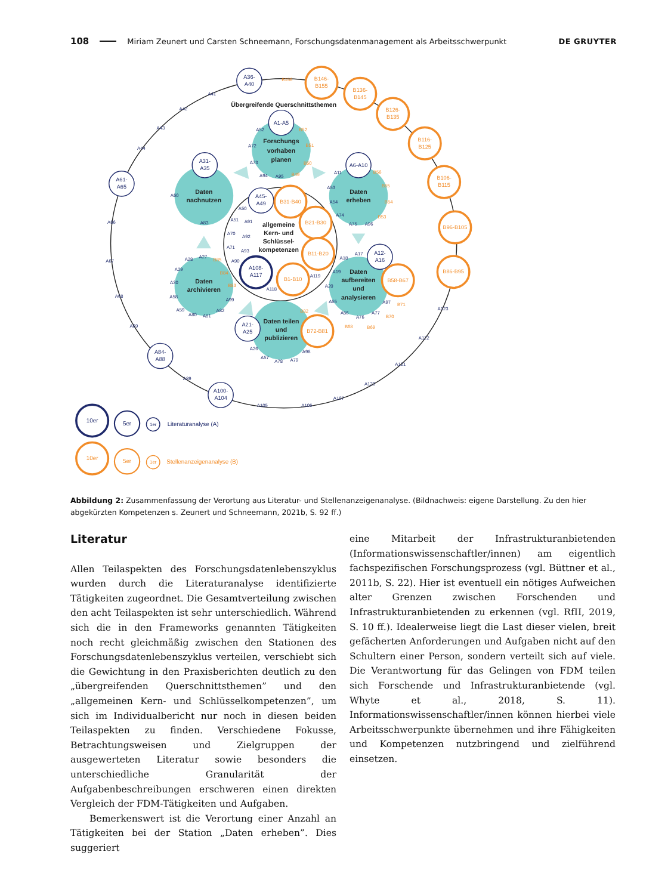108 Miriam Zeunert und Carsten Schneemann, Forschungsdatenmanagement als Arbeitsschwerpunkt DE GRUYTER
Übergreifende Querschnittsthemen
Forschungs
vorhaben
planen
Daten
nachnutzen
Daten
erheben
allgemeine
Kern- und
Schlüssel-
kompetenzen
Daten
archivieren
Daten
aufbereiten
und
analysieren
Daten teilen
und
publizieren
A36-
A40
A61-
A65
A1-A5
A31-
A35
A6-A10
A45-
A49
A12-
A16
A21-
A25
A84-
A88
A100-
A104
A108-
A117
B146-
B155
B136-
B145
B126-
B135
B116-
B125
B106-
B115
B96-B105
B86-B95
B31-B40
B21-B30
B11-B20
B1-B10
B58-B67
B72-B81
A41
A42
A43
A44
A66
A67
A68
A69
A89
A105
A106
A107
A120
A121
A122
A123
A52
A72
A73
A94
A95
A60
A83
A11
A53
A54
A74
A75
A96
A50
A51
A91
A70
A92
A71
A93
A90
A119
A118
A28
A27
A29
A30
A58
A99
A59
A80
A81
A82
A18
A17
A19
A20
A55
A97
A56
A76
A77
A26
A57
A78
A79
A98
B156
B52
B51
B50
B49
B56
B55
B54
B53
B85
B84
B83
B82
B71
B70
B68
B69
10er
5er
1er
Literaturanalyse (A)
10er
5er
1er
Stellenanzeigenanalyse (B)
Abbildung 2: Zusammenfassung der Verortung aus Literatur- und Stellenanzeigenanalyse. (Bildnachweis: eigene Darstellung. Zu den hier abgekürzten Kompetenzen s. Zeunert und Schneemann, 2021b, S. 92 ff.)
Literatur
Allen Teilaspekten des Forschungsdatenlebenszyklus wurden durch die Literaturanalyse identifizierte Tätigkeiten zugeordnet. Die Gesamtverteilung zwischen den acht Teilaspekten ist sehr unterschiedlich. Während sich die in den Frameworks genannten Tätigkeiten noch recht gleichmäßig zwischen den Stationen des Forschungsdatenlebenszyklus verteilen, verschiebt sich die Gewichtung in den Praxisberichten deutlich zu den „übergreifenden Querschnittsthemen” und den „allgemeinen Kern- und Schlüsselkompetenzen”, um sich im Individualbericht nur noch in diesen beiden Teilaspekten zu finden. Verschiedene Fokusse, Betrachtungsweisen und Zielgruppen der ausgewerteten Literatur sowie besonders die unterschiedliche Granularität der Aufgabenbeschreibungen erschweren einen direkten Vergleich der FDM-Tätigkeiten und Aufgaben.
Bemerkenswert ist die Verortung einer Anzahl an Tätigkeiten bei der Station „Daten erheben”. Dies suggeriert
eine Mitarbeit der Infrastrukturanbietenden (Informationswissenschaftler/innen) am eigentlich fachspezifischen Forschungsprozess (vgl. Büttner et al., 2011b, S. 22). Hier ist eventuell ein nötiges Aufweichen alter Grenzen zwischen Forschenden und Infrastrukturanbietenden zu erkennen (vgl. RfII, 2019, S. 10 ff.). Idealerweise liegt die Last dieser vielen, breit gefächerten Anforderungen und Aufgaben nicht auf den Schultern einer Person, sondern verteilt sich auf viele. Die Verantwortung für das Gelingen von FDM teilen sich Forschende und Infrastrukturanbietende (vgl. Whyte et al., 2018, S. 11). Informationswissenschaftler/innen können hierbei viele Arbeitsschwerpunkte übernehmen und ihre Fähigkeiten und Kompetenzen nutzbringend und zielführend einsetzen.